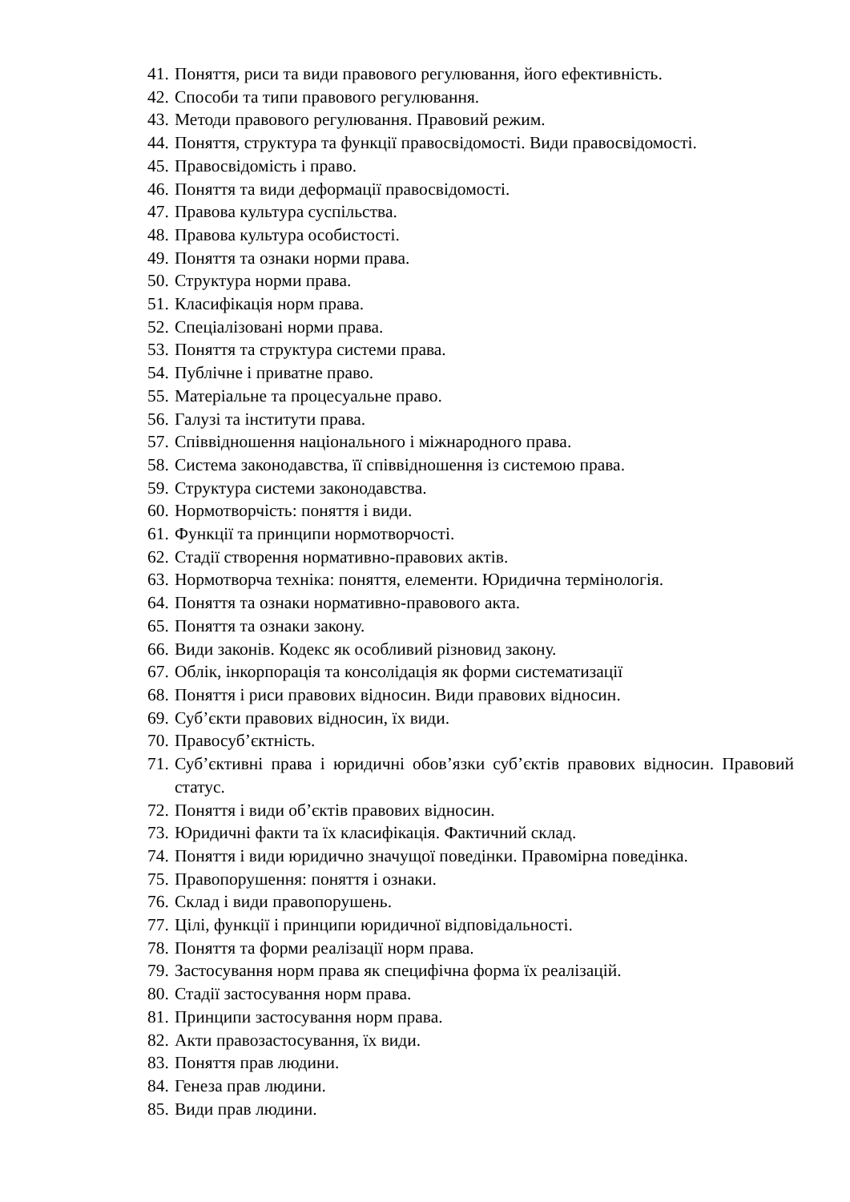41. Поняття, риси та види правового регулювання, його ефективність.
42. Способи та типи правового регулювання.
43. Методи правового регулювання. Правовий режим.
44. Поняття, структура та функції правосвідомості. Види правосвідомості.
45. Правосвідомість і право.
46. Поняття та види деформації правосвідомості.
47. Правова культура суспільства.
48. Правова культура особистості.
49. Поняття та ознаки норми права.
50. Структура норми права.
51. Класифікація норм права.
52. Спеціалізовані норми права.
53. Поняття та структура системи права.
54. Публічне і приватне право.
55. Матеріальне та процесуальне право.
56. Галузі та інститути права.
57. Співвідношення національного і міжнародного права.
58. Система законодавства, її співвідношення із системою права.
59. Структура системи законодавства.
60. Нормотворчість: поняття і види.
61. Функції та принципи нормотворчості.
62. Стадії створення нормативно-правових актів.
63. Нормотворча техніка: поняття, елементи. Юридична термінологія.
64. Поняття та ознаки нормативно-правового акта.
65. Поняття та ознаки закону.
66. Види законів. Кодекс як особливий різновид закону.
67. Облік, інкорпорація та консолідація як форми систематизації
68. Поняття і риси правових відносин. Види правових відносин.
69. Суб’єкти правових відносин, їх види.
70. Правосуб’єктність.
71. Суб’єктивні права і юридичні обов’язки суб’єктів правових відносин. Правовий статус.
72. Поняття і види об’єктів правових відносин.
73. Юридичні факти та їх класифікація. Фактичний склад.
74. Поняття і види юридично значущої поведінки. Правомірна поведінка.
75. Правопорушення: поняття і ознаки.
76. Склад і види правопорушень.
77. Цілі, функції і принципи юридичної відповідальності.
78. Поняття та форми реалізації норм права.
79. Застосування норм права як специфічна форма їх реалізацій.
80. Стадії застосування норм права.
81. Принципи застосування норм права.
82. Акти правозастосування, їх види.
83. Поняття прав людини.
84. Генеза прав людини.
85. Види прав людини.